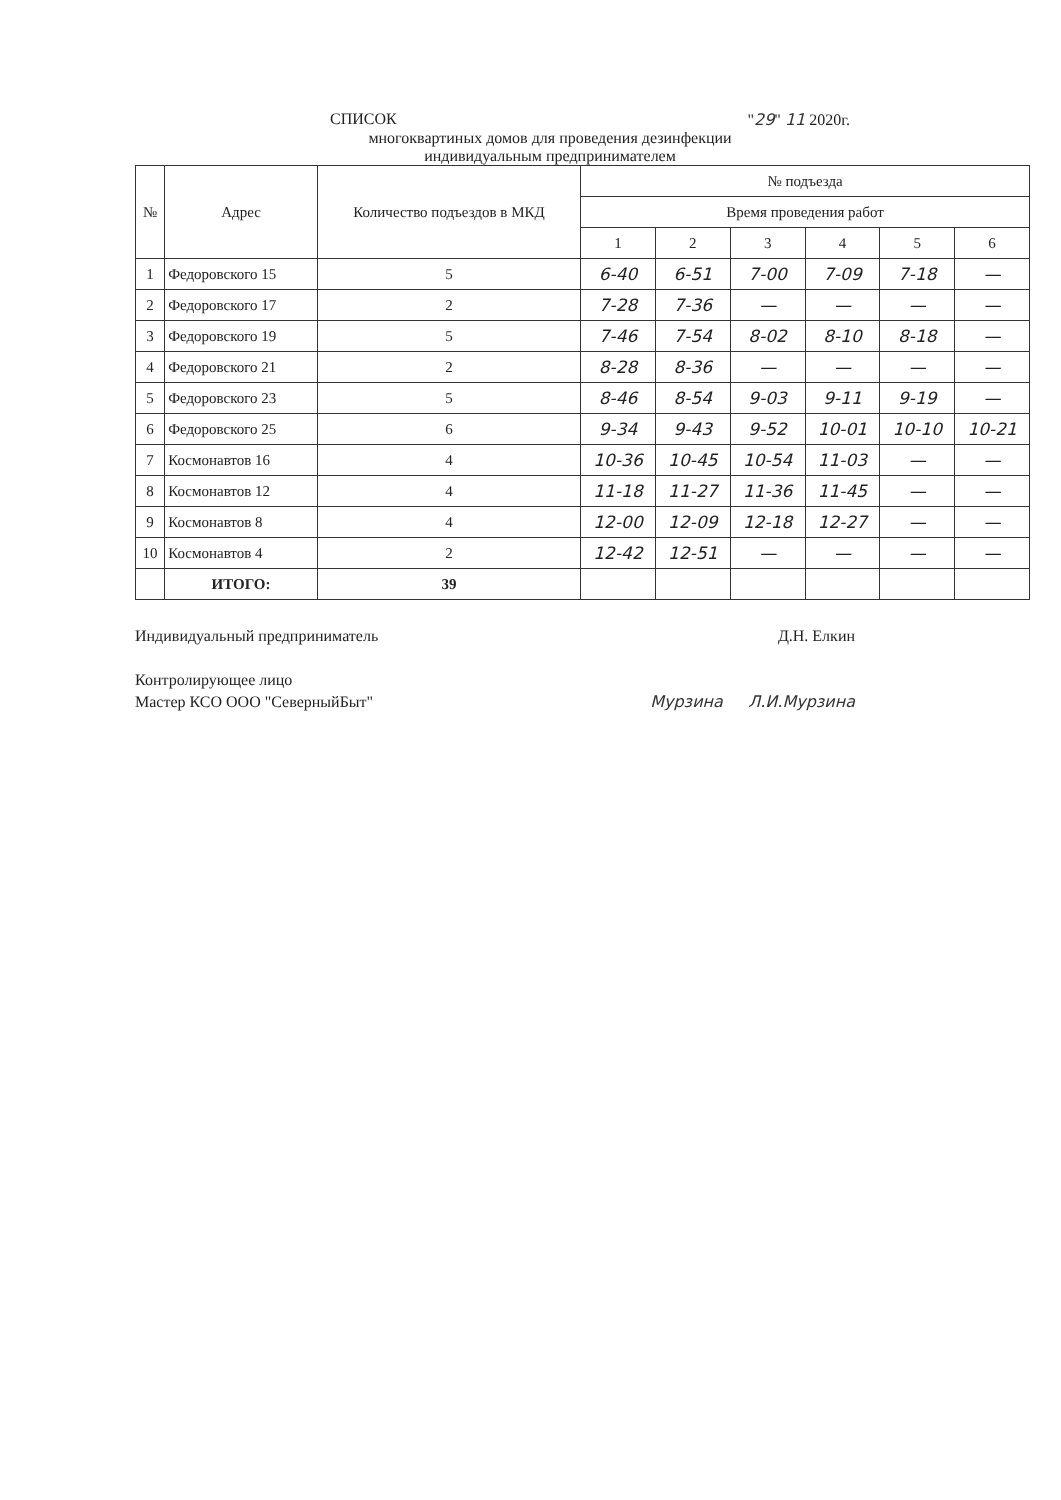СПИСОК "29" 11 2020г.
многоквартиных домов для проведения дезинфекции
индивидуальным предпринимателем
| № | Адрес | Количество подъездов в МКД | № подъезда | | | | | |
| --- | --- | --- | --- | --- | --- | --- | --- | --- |
| | | | Время проведения работ | | | | | |
| | | | 1 | 2 | 3 | 4 | 5 | 6 |
| 1 | Федоровского 15 | 5 | 6-40 | 6-51 | 7-00 | 7-09 | 7-18 | — |
| 2 | Федоровского 17 | 2 | 7-28 | 7-36 | — | — | — | — |
| 3 | Федоровского 19 | 5 | 7-46 | 7-54 | 8-02 | 8-10 | 8-18 | — |
| 4 | Федоровского 21 | 2 | 8-28 | 8-36 | — | — | — | — |
| 5 | Федоровского 23 | 5 | 8-46 | 8-54 | 9-03 | 9-11 | 9-19 | — |
| 6 | Федоровского 25 | 6 | 9-34 | 9-43 | 9-52 | 10-01 | 10-10 | 10-21 |
| 7 | Космонавтов 16 | 4 | 10-36 | 10-45 | 10-54 | 11-03 | — | — |
| 8 | Космонавтов 12 | 4 | 11-18 | 11-27 | 11-36 | 11-45 | — | — |
| 9 | Космонавтов 8 | 4 | 12-00 | 12-09 | 12-18 | 12-27 | — | — |
| 10 | Космонавтов 4 | 2 | 12-42 | 12-51 | — | — | — | — |
| | ИТОГО: | 39 | | | | | | |
Индивидуальный предприниматель Д.Н. Елкин
Контролирующее лицо
Мастер КСО ООО "СеверныйБыт" Мурзина Л.И.Мурзина